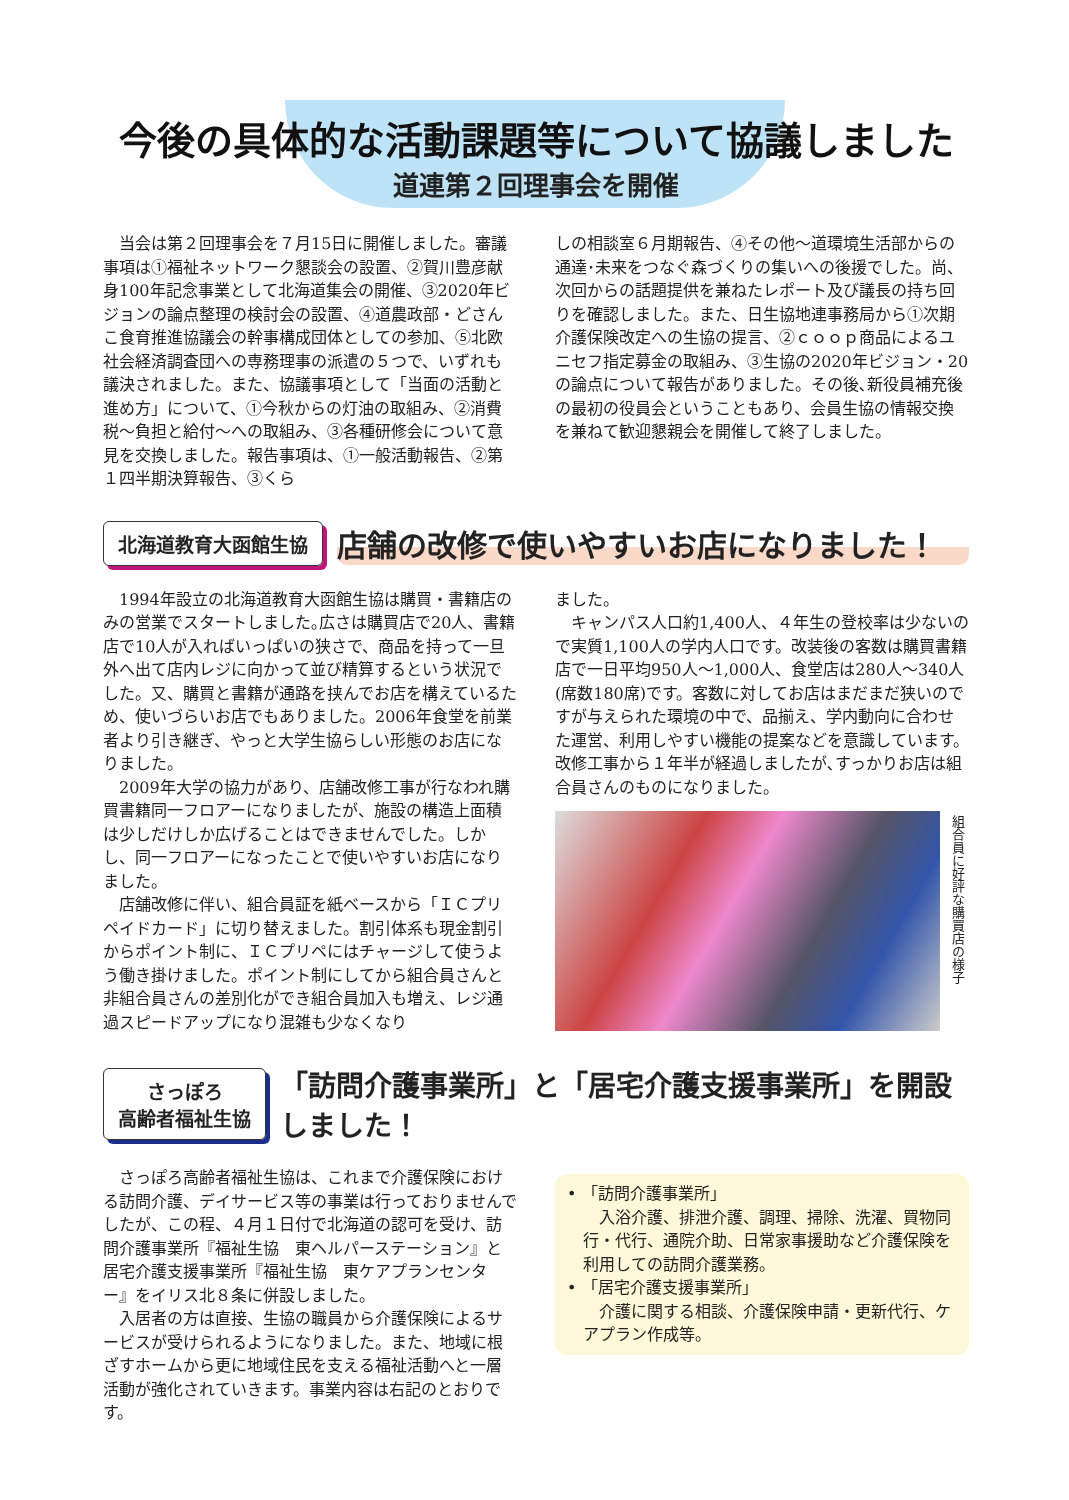今後の具体的な活動課題等について協議しました
道連第２回理事会を開催
当会は第２回理事会を７月15日に開催しました。審議事項は①福祉ネットワーク懇談会の設置、②賀川豊彦献身100年記念事業として北海道集会の開催、③2020年ビジョンの論点整理の検討会の設置、④道農政部・どさんこ食育推進協議会の幹事構成団体としての参加、⑤北欧社会経済調査団への専務理事の派遣の５つで、いずれも議決されました。また、協議事項として「当面の活動と進め方」について、①今秋からの灯油の取組み、②消費税〜負担と給付〜への取組み、③各種研修会について意見を交換しました。報告事項は、①一般活動報告、②第１四半期決算報告、③くら
しの相談室６月期報告、④その他〜道環境生活部からの通達･未来をつなぐ森づくりの集いへの後援でした。尚、次回からの話題提供を兼ねたレポート及び議長の持ち回りを確認しました。また、日生協地連事務局から①次期介護保険改定への生協の提言、②ｃｏｏｐ商品によるユニセフ指定募金の取組み、③生協の2020年ビジョン・20の論点について報告がありました。その後､新役員補充後の最初の役員会ということもあり、会員生協の情報交換を兼ねて歓迎懇親会を開催して終了しました。
北海道教育大函館生協
店舗の改修で使いやすいお店になりました！
1994年設立の北海道教育大函館生協は購買・書籍店のみの営業でスタートしました｡広さは購買店で20人、書籍店で10人が入ればいっぱいの狭さで、商品を持って一旦外へ出て店内レジに向かって並び精算するという状況でした。又、購買と書籍が通路を挟んでお店を構えているため、使いづらいお店でもありました。2006年食堂を前業者より引き継ぎ、やっと大学生協らしい形態のお店になりました。
2009年大学の協力があり、店舗改修工事が行なわれ購買書籍同一フロアーになりましたが、施設の構造上面積は少しだけしか広げることはできませんでした。しかし、同一フロアーになったことで使いやすいお店になりました。
店舗改修に伴い、組合員証を紙ベースから「ＩＣプリペイドカード」に切り替えました。割引体系も現金割引からポイント制に、ＩＣプリペにはチャージして使うよう働き掛けました。ポイント制にしてから組合員さんと非組合員さんの差別化ができ組合員加入も増え、レジ通過スピードアップになり混雑も少なくなり
ました。
キャンパス人口約1,400人、４年生の登校率は少ないので実質1,100人の学内人口です。改装後の客数は購買書籍店で一日平均950人〜1,000人、食堂店は280人〜340人(席数180席)です。客数に対してお店はまだまだ狭いのですが与えられた環境の中で、品揃え、学内動向に合わせた運営、利用しやすい機能の提案などを意識しています。改修工事から１年半が経過しましたが､すっかりお店は組合員さんのものになりました。
組合員に好評な購買店の様子
さっぽろ
高齢者福祉生協
「訪問介護事業所」と「居宅介護支援事業所」を開設しました！
さっぽろ高齢者福祉生協は、これまで介護保険における訪問介護、デイサービス等の事業は行っておりませんでしたが、この程、４月１日付で北海道の認可を受け、訪問介護事業所『福祉生協　東ヘルパーステーション』と居宅介護支援事業所『福祉生協　東ケアプランセンター』をイリス北８条に併設しました。
入居者の方は直接、生協の職員から介護保険によるサービスが受けられるようになりました。また、地域に根ざすホームから更に地域住民を支える福祉活動へと一層活動が強化されていきます。事業内容は右記のとおりです。
• 「訪問介護事業所」
入浴介護、排泄介護、調理、掃除、洗濯、買物同行・代行、通院介助、日常家事援助など介護保険を利用しての訪問介護業務。
• 「居宅介護支援事業所」
介護に関する相談、介護保険申請・更新代行、ケアプラン作成等。